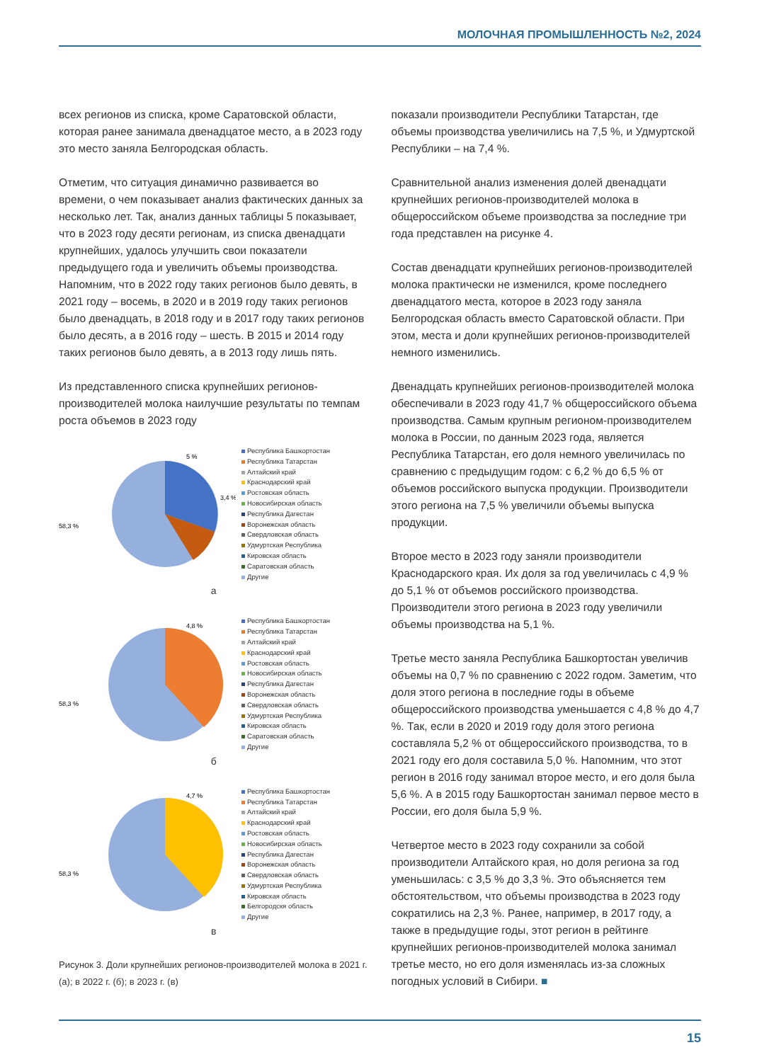МОЛОЧНАЯ ПРОМЫШЛЕННОСТЬ №2, 2024
всех регионов из списка, кроме Саратовской области, которая ранее занимала двенадцатое место, а в 2023 году это место заняла Белгородская область.
Отметим, что ситуация динамично развивается во времени, о чем показывает анализ фактических данных за несколько лет. Так, анализ данных таблицы 5 показывает, что в 2023 году десяти регионам, из списка двенадцати крупнейших, удалось улучшить свои показатели предыдущего года и увеличить объемы производства. Напомним, что в 2022 году таких регионов было девять, в 2021 году – восемь, в 2020 и в 2019 году таких регионов было двенадцать, в 2018 году и в 2017 году таких регионов было десять, а в 2016 году – шесть. В 2015 и 2014 году таких регионов было девять, а в 2013 году лишь пять.
Из представленного списка крупнейших регионов-производителей молока наилучшие результаты по темпам роста объемов в 2023 году
58,3 %
5 %
3,4 %
Республика Башкортостан
Республика Татарстан
Алтайский край
Краснодарский край
Ростовская область
Новосибирская область
Республика Дагестан
Воронежская область
Свердловская область
Удмуртская Республика
Кировская область
Саратовская область
Другие
а
58,3 %
4,8 %
Республика Башкортостан
Республика Татарстан
Алтайский край
Краснодарский край
Ростовская область
Новосибирская область
Республика Дагестан
Воронежская область
Свердловская область
Удмуртская Республика
Кировская область
Саратовская область
Другие
б
58,3 %
4,7 %
Республика Башкортостан
Республика Татарстан
Алтайский край
Краснодарский край
Ростовская область
Новосибирская область
Республика Дагестан
Воронежская область
Свердловская область
Удмуртская Республика
Кировская область
Белгородскя область
Другие
в
Рисунок 3. Доли крупнейших регионов-производителей молока в 2021 г. (а); в 2022 г. (б); в 2023 г. (в)
показали производители Республики Татарстан, где объемы производства увеличились на 7,5 %, и Удмуртской Республики – на 7,4 %.
Сравнительной анализ изменения долей двенадцати крупнейших регионов-производителей молока в общероссийском объеме производства за последние три года представлен на рисунке 4.
Состав двенадцати крупнейших регионов-производителей молока практически не изменился, кроме последнего двенадцатого места, которое в 2023 году заняла Белгородская область вместо Саратовской области. При этом, места и доли крупнейших регионов-производителей немного изменились.
Двенадцать крупнейших регионов-производителей молока обеспечивали в 2023 году 41,7 % общероссийского объема производства. Самым крупным регионом-производителем молока в России, по данным 2023 года, является Республика Татарстан, его доля немного увеличилась по сравнению с предыдущим годом: с 6,2 % до 6,5 % от объемов российского выпуска продукции. Производители этого региона на 7,5 % увеличили объемы выпуска продукции.
Второе место в 2023 году заняли производители Краснодарского края. Их доля за год увеличилась с 4,9 % до 5,1 % от объемов российского производства. Производители этого региона в 2023 году увеличили объемы производства на 5,1 %.
Третье место заняла Республика Башкортостан увеличив объемы на 0,7 % по сравнению с 2022 годом. Заметим, что доля этого региона в последние годы в объеме общероссийского производства уменьшается с 4,8 % до 4,7 %. Так, если в 2020 и 2019 году доля этого региона составляла 5,2 % от общероссийского производства, то в 2021 году его доля составила 5,0 %. Напомним, что этот регион в 2016 году занимал второе место, и его доля была 5,6 %. А в 2015 году Башкортостан занимал первое место в России, его доля была 5,9 %.
Четвертое место в 2023 году сохранили за собой производители Алтайского края, но доля региона за год уменьшилась: с 3,5 % до 3,3 %. Это объясняется тем обстоятельством, что объемы производства в 2023 году сократились на 2,3 %. Ранее, например, в 2017 году, а также в предыдущие годы, этот регион в рейтинге крупнейших регионов-производителей молока занимал третье место, но его доля изменялась из-за сложных погодных условий в Сибири. ■
15